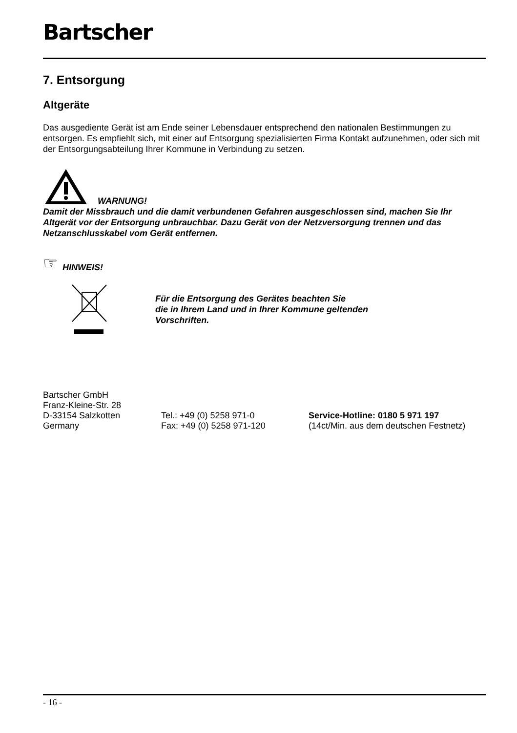Bartscher
7. Entsorgung
Altgeräte
Das ausgediente Gerät ist am Ende seiner Lebensdauer entsprechend den nationalen Bestimmungen zu entsorgen. Es empfiehlt sich, mit einer auf Entsorgung spezialisierten Firma Kontakt aufzunehmen, oder sich mit der Entsorgungsabteilung Ihrer Kommune in Verbindung zu setzen.
WARNUNG!
Damit der Missbrauch und die damit verbundenen Gefahren ausgeschlossen sind, machen Sie Ihr Altgerät vor der Entsorgung unbrauchbar. Dazu Gerät von der Netzversorgung trennen und das Netzanschlusskabel vom Gerät entfernen.
☞ HINWEIS!
Für die Entsorgung des Gerätes beachten Sie
die in Ihrem Land und in Ihrer Kommune geltenden
Vorschriften.
Bartscher GmbH
Franz-Kleine-Str. 28
D-33154 Salzkotten Tel.: +49 (0) 5258 971-0 Service-Hotline: 0180 5 971 197
Germany Fax: +49 (0) 5258 971-120 (14ct/Min. aus dem deutschen Festnetz)
- 16 -